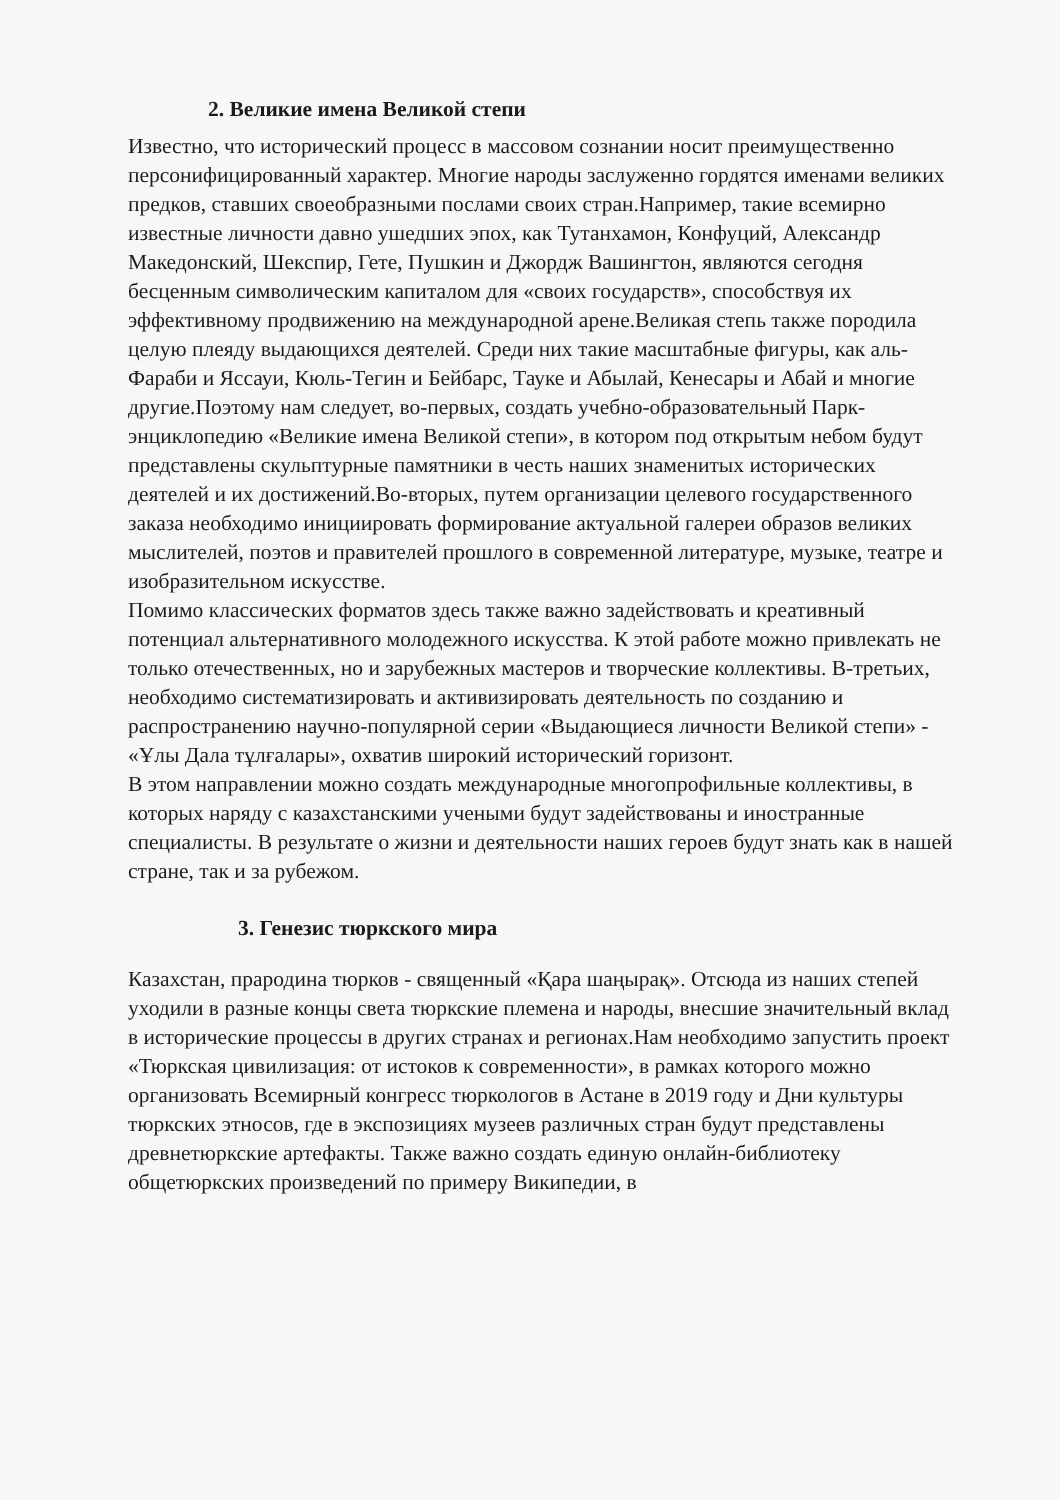2. Великие имена Великой степи
Известно, что исторический процесс в массовом сознании носит преимущественно персонифицированный характер. Многие народы заслуженно гордятся именами великих предков, ставших своеобразными послами своих стран.Например, такие всемирно известные личности давно ушедших эпох, как Тутанхамон, Конфуций, Александр Македонский, Шекспир, Гете, Пушкин и Джордж Вашингтон, являются сегодня бесценным символическим капиталом для «своих государств», способствуя их эффективному продвижению на международной арене.Великая степь также породила целую плеяду выдающихся деятелей. Среди них такие масштабные фигуры, как аль-Фараби и Яссауи, Кюль-Тегин и Бейбарс, Тауке и Абылай, Кенесары и Абай и многие другие.Поэтому нам следует, во-первых, создать учебно-образовательный Парк-энциклопедию «Великие имена Великой степи», в котором под открытым небом будут представлены скульптурные памятники в честь наших знаменитых исторических деятелей и их достижений.Во-вторых, путем организации целевого государственного заказа необходимо инициировать формирование актуальной галереи образов великих мыслителей, поэтов и правителей прошлого в современной литературе, музыке, театре и изобразительном искусстве.
Помимо классических форматов здесь также важно задействовать и креативный потенциал альтернативного молодежного искусства. К этой работе можно привлекать не только отечественных, но и зарубежных мастеров и творческие коллективы. В-третьих, необходимо систематизировать и активизировать деятельность по созданию и распространению научно-популярной серии «Выдающиеся личности Великой степи» - «Ұлы Дала тұлғалары», охватив широкий исторический горизонт.
В этом направлении можно создать международные многопрофильные коллективы, в которых наряду с казахстанскими учеными будут задействованы и иностранные специалисты. В результате о жизни и деятельности наших героев будут знать как в нашей стране, так и за рубежом.
3. Генезис тюркского мира
Казахстан, прародина тюрков - священный «Қара шаңырақ». Отсюда из наших степей уходили в разные концы света тюркские племена и народы, внесшие значительный вклад в исторические процессы в других странах и регионах.Нам необходимо запустить проект «Тюркская цивилизация: от истоков к современности», в рамках которого можно организовать Всемирный конгресс тюркологов в Астане в 2019 году и Дни культуры тюркских этносов, где в экспозициях музеев различных стран будут представлены древнетюркские артефакты. Также важно создать единую онлайн-библиотеку общетюркских произведений по примеру Википедии, в